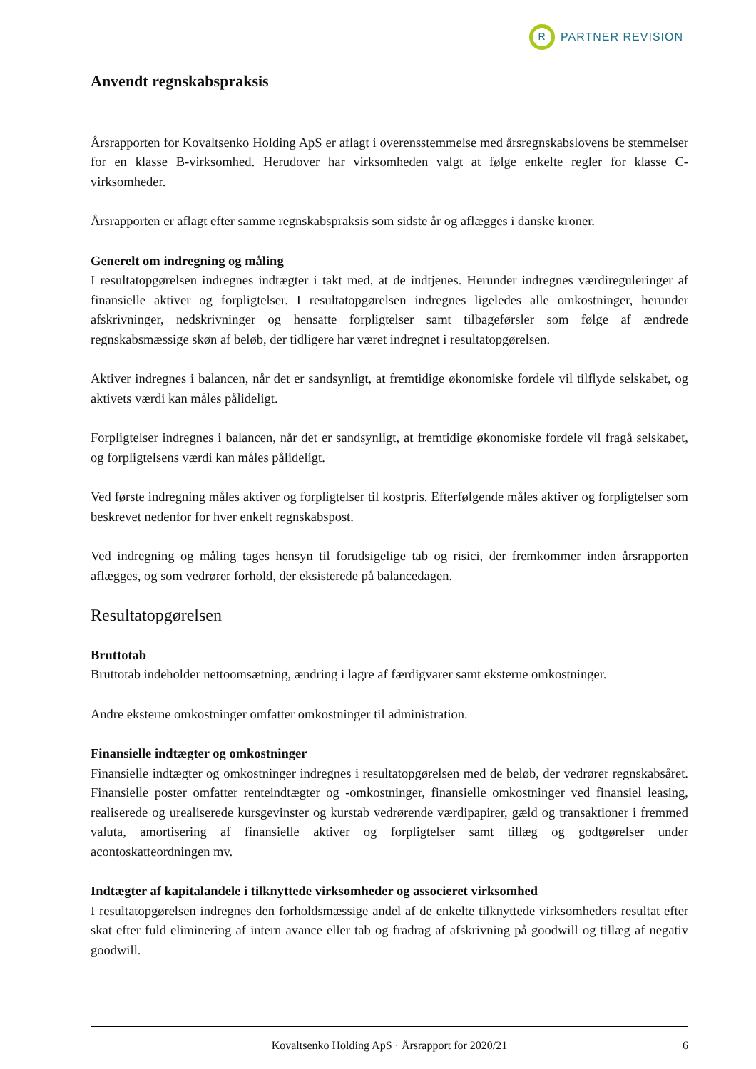R
PARTNER REVISION
Anvendt regnskabspraksis
Årsrapporten for Kovaltsenko Holding ApS er aflagt i overensstemmelse med årsregnskabslovens be stemmelser for en klasse B-virksomhed. Herudover har virksomheden valgt at følge enkelte regler for klasse C-virksomheder.
Årsrapporten er aflagt efter samme regnskabspraksis som sidste år og aflægges i danske kroner.
Generelt om indregning og måling
I resultatopgørelsen indregnes indtægter i takt med, at de indtjenes. Herunder indregnes værdireguleringer af finansielle aktiver og forpligtelser. I resultatopgørelsen indregnes ligeledes alle omkostninger, herunder afskrivninger, nedskrivninger og hensatte forpligtelser samt tilbageførsler som følge af ændrede regnskabsmæssige skøn af beløb, der tidligere har været indregnet i resultatopgørelsen.
Aktiver indregnes i balancen, når det er sandsynligt, at fremtidige økonomiske fordele vil tilflyde selskabet, og aktivets værdi kan måles pålideligt.
Forpligtelser indregnes i balancen, når det er sandsynligt, at fremtidige økonomiske fordele vil fragå selskabet, og forpligtelsens værdi kan måles pålideligt.
Ved første indregning måles aktiver og forpligtelser til kostpris. Efterfølgende måles aktiver og forpligtelser som beskrevet nedenfor for hver enkelt regnskabspost.
Ved indregning og måling tages hensyn til forudsigelige tab og risici, der fremkommer inden årsrapporten aflægges, og som vedrører forhold, der eksisterede på balancedagen.
Resultatopgørelsen
Bruttotab
Bruttotab indeholder nettoomsætning, ændring i lagre af færdigvarer samt eksterne omkostninger.
Andre eksterne omkostninger omfatter omkostninger til administration.
Finansielle indtægter og omkostninger
Finansielle indtægter og omkostninger indregnes i resultatopgørelsen med de beløb, der vedrører regnskabsåret. Finansielle poster omfatter renteindtægter og -omkostninger, finansielle omkostninger ved finansiel leasing, realiserede og urealiserede kursgevinster og kurstab vedrørende værdipapirer, gæld og transaktioner i fremmed valuta, amortisering af finansielle aktiver og forpligtelser samt tillæg og godtgørelser under acontoskatteordningen mv.
Indtægter af kapitalandele i tilknyttede virksomheder og associeret virksomhed
I resultatopgørelsen indregnes den forholdsmæssige andel af de enkelte tilknyttede virksomheders resultat efter skat efter fuld eliminering af intern avance eller tab og fradrag af afskrivning på goodwill og tillæg af negativ goodwill.
Kovaltsenko Holding ApS · Årsrapport for 2020/21 6